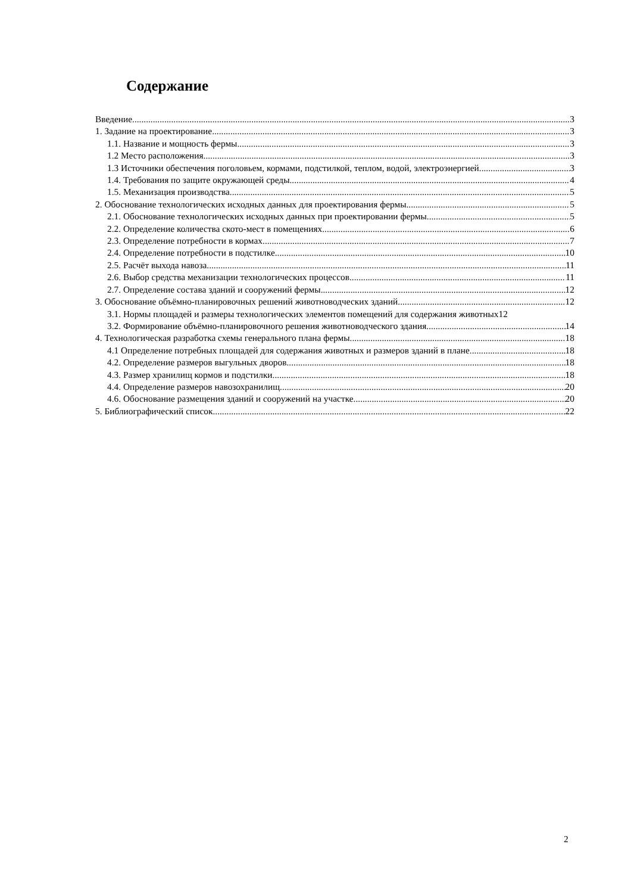Содержание
Введение 3
1. Задание на проектирование 3
1.1. Название и мощность фермы 3
1.2 Место расположения 3
1.3 Источники обеспечения поголовьем, кормами, подстилкой, теплом, водой, электроэнергией 3
1.4. Требования по защите окружающей среды 4
1.5. Механизация производства 5
2. Обоснование технологических исходных данных для проектирования фермы 5
2.1. Обоснование технологических исходных данных при проектировании фермы 5
2.2. Определение количества ското-мест в помещениях 6
2.3. Определение потребности в кормах 7
2.4. Определение потребности в подстилке 10
2.5. Расчёт выхода навоза 11
2.6. Выбор средства механизации технологических процессов 11
2.7. Определение состава зданий и сооружений фермы 12
3. Обоснование объёмно-планировочных решений животноводческих зданий 12
3.1. Нормы площадей и размеры технологических элементов помещений для содержания животных 12
3.2. Формирование объёмно-планировочного решения животноводческого здания 14
4. Технологическая разработка схемы генерального плана фермы 18
4.1 Определение потребных площадей для содержания животных и размеров зданий в плане 18
4.2. Определение размеров выгульных дворов 18
4.3. Размер хранилищ кормов и подстилки 18
4.4. Определение размеров навозохранилищ 20
4.6. Обоснование размещения зданий и сооружений на участке 20
5. Библиографический список 22
2